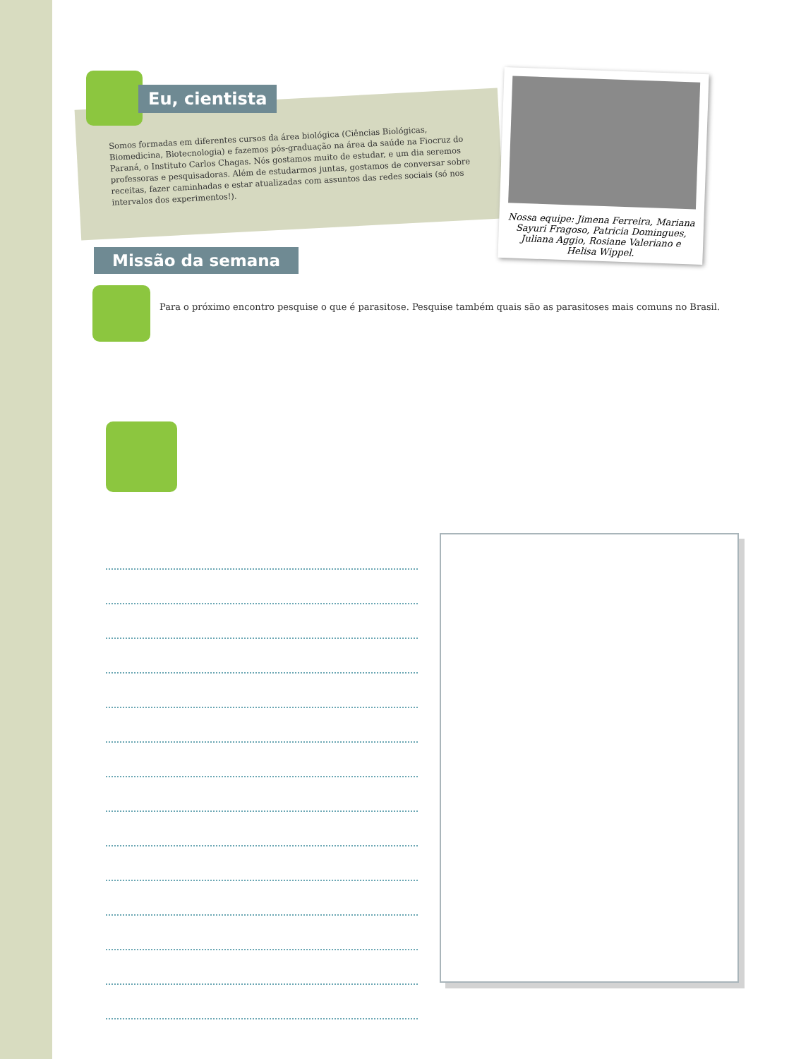Eu, cientista
Somos formadas em diferentes cursos da área biológica (Ciências Biológicas, Biomedicina, Biotecnologia) e fazemos pós-graduação na área da saúde na Fiocruz do Paraná, o Instituto Carlos Chagas. Nós gostamos muito de estudar, e um dia seremos professoras e pesquisadoras. Além de estudarmos juntas, gostamos de conversar sobre receitas, fazer caminhadas e estar atualizadas com assuntos das redes sociais (só nos intervalos dos experimentos!).
Nossa equipe: Jimena Ferreira, Mariana Sayuri Fragoso, Patricia Domingues, Juliana Aggio, Rosiane Valeriano e Helisa Wippel.
Missão da semana
Para o próximo encontro pesquise o que é parasitose. Pesquise também quais são as parasitoses mais comuns no Brasil.